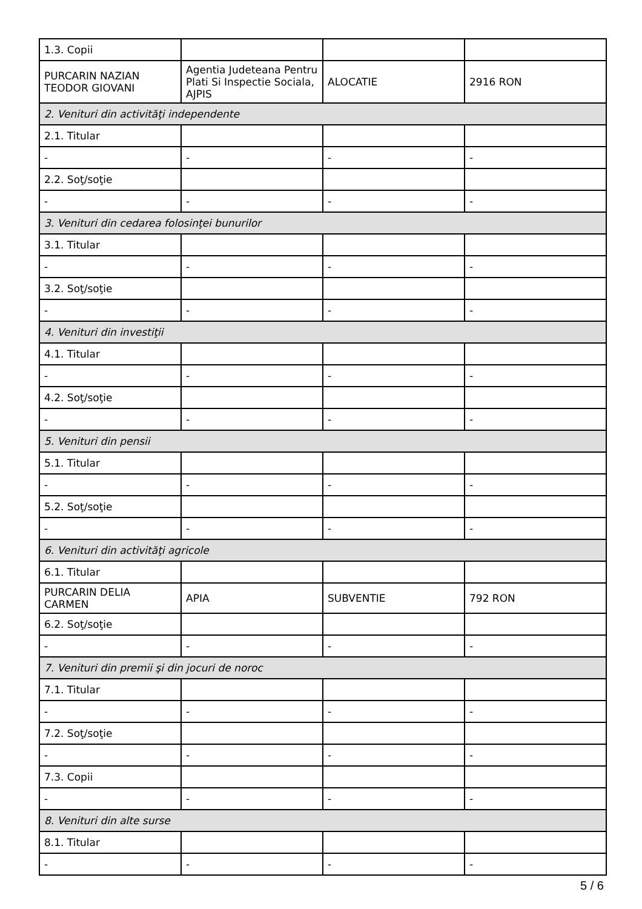| 1.3. Copii | | | |
| PURCARIN NAZIAN TEODOR GIOVANI | Agentia Judeteana Pentru Plati Si Inspectie Sociala, AJPIS | ALOCATIE | 2916 RON |
| 2. Venituri din activităţi independente | | | |
| 2.1. Titular | | | |
| - | - | - | - |
| 2.2. Soţ/soţie | | | |
| - | - | - | - |
| 3. Venituri din cedarea folosinţei bunurilor | | | |
| 3.1. Titular | | | |
| - | - | - | - |
| 3.2. Soţ/soţie | | | |
| - | - | - | - |
| 4. Venituri din investiţii | | | |
| 4.1. Titular | | | |
| - | - | - | - |
| 4.2. Soţ/soţie | | | |
| - | - | - | - |
| 5. Venituri din pensii | | | |
| 5.1. Titular | | | |
| - | - | - | - |
| 5.2. Soţ/soţie | | | |
| - | - | - | - |
| 6. Venituri din activităţi agricole | | | |
| 6.1. Titular | | | |
| PURCARIN DELIA CARMEN | APIA | SUBVENTIE | 792 RON |
| 6.2. Soţ/soţie | | | |
| - | - | - | - |
| 7. Venituri din premii şi din jocuri de noroc | | | |
| 7.1. Titular | | | |
| - | - | - | - |
| 7.2. Soţ/soţie | | | |
| - | - | - | - |
| 7.3. Copii | | | |
| - | - | - | - |
| 8. Venituri din alte surse | | | |
| 8.1. Titular | | | |
| - | - | - | - |
5 / 6